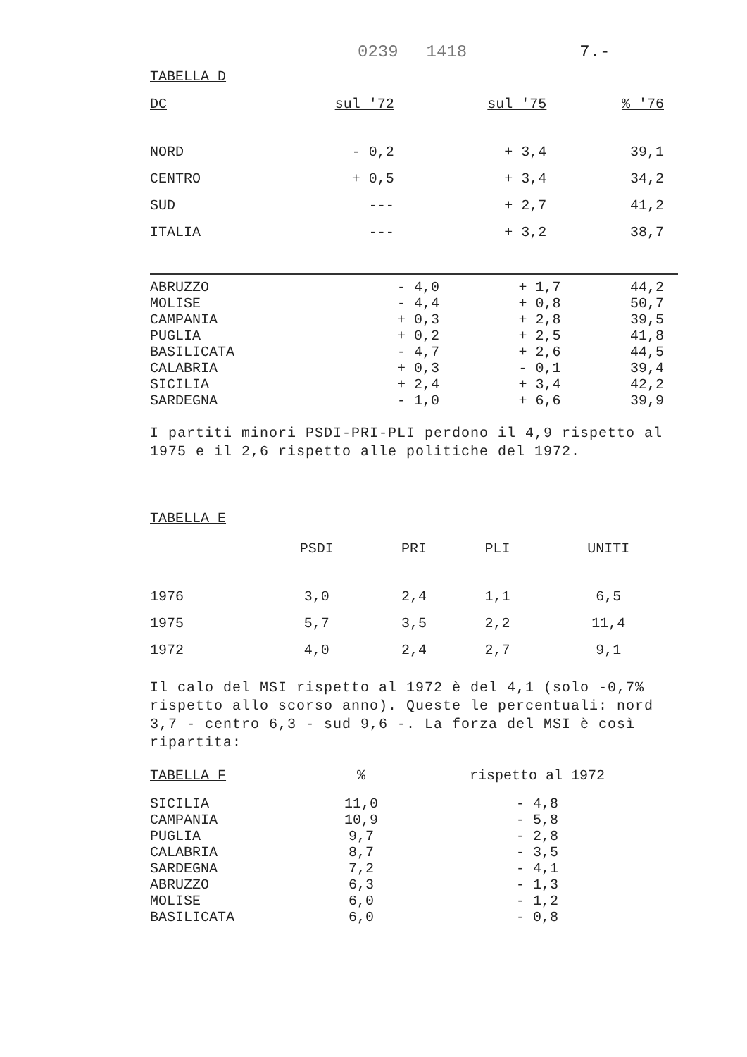0239 1418 7.-
TABELLA D
| DC | sul '72 | sul '75 | % '76 |
| --- | --- | --- | --- |
| NORD | - 0,2 | + 3,4 | 39,1 |
| CENTRO | + 0,5 | + 3,4 | 34,2 |
| SUD | --- | + 2,7 | 41,2 |
| ITALIA | --- | + 3,2 | 38,7 |
| ABRUZZO | - 4,0 | + 1,7 | 44,2 |
| MOLISE | - 4,4 | + 0,8 | 50,7 |
| CAMPANIA | + 0,3 | + 2,8 | 39,5 |
| PUGLIA | + 0,2 | + 2,5 | 41,8 |
| BASILICATA | - 4,7 | + 2,6 | 44,5 |
| CALABRIA | + 0,3 | - 0,1 | 39,4 |
| SICILIA | + 2,4 | + 3,4 | 42,2 |
| SARDEGNA | - 1,0 | + 6,6 | 39,9 |
I partiti minori PSDI-PRI-PLI perdono il 4,9 rispetto al 1975 e il 2,6 rispetto alle politiche del 1972.
TABELLA E
| | PSDI | PRI | PLI | UNITI |
| --- | --- | --- | --- | --- |
| 1976 | 3,0 | 2,4 | 1,1 | 6,5 |
| 1975 | 5,7 | 3,5 | 2,2 | 11,4 |
| 1972 | 4,0 | 2,4 | 2,7 | 9,1 |
Il calo del MSI rispetto al 1972 è del 4,1 (solo -0,7% rispetto allo scorso anno). Queste le percentuali: nord 3,7 - centro 6,3 - sud 9,6 -. La forza del MSI è così ripartita:
| TABELLA F | % | rispetto al 1972 |
| --- | --- | --- |
| SICILIA | 11,0 | - 4,8 |
| CAMPANIA | 10,9 | - 5,8 |
| PUGLIA | 9,7 | - 2,8 |
| CALABRIA | 8,7 | - 3,5 |
| SARDEGNA | 7,2 | - 4,1 |
| ABRUZZO | 6,3 | - 1,3 |
| MOLISE | 6,0 | - 1,2 |
| BASILICATA | 6,0 | - 0,8 |